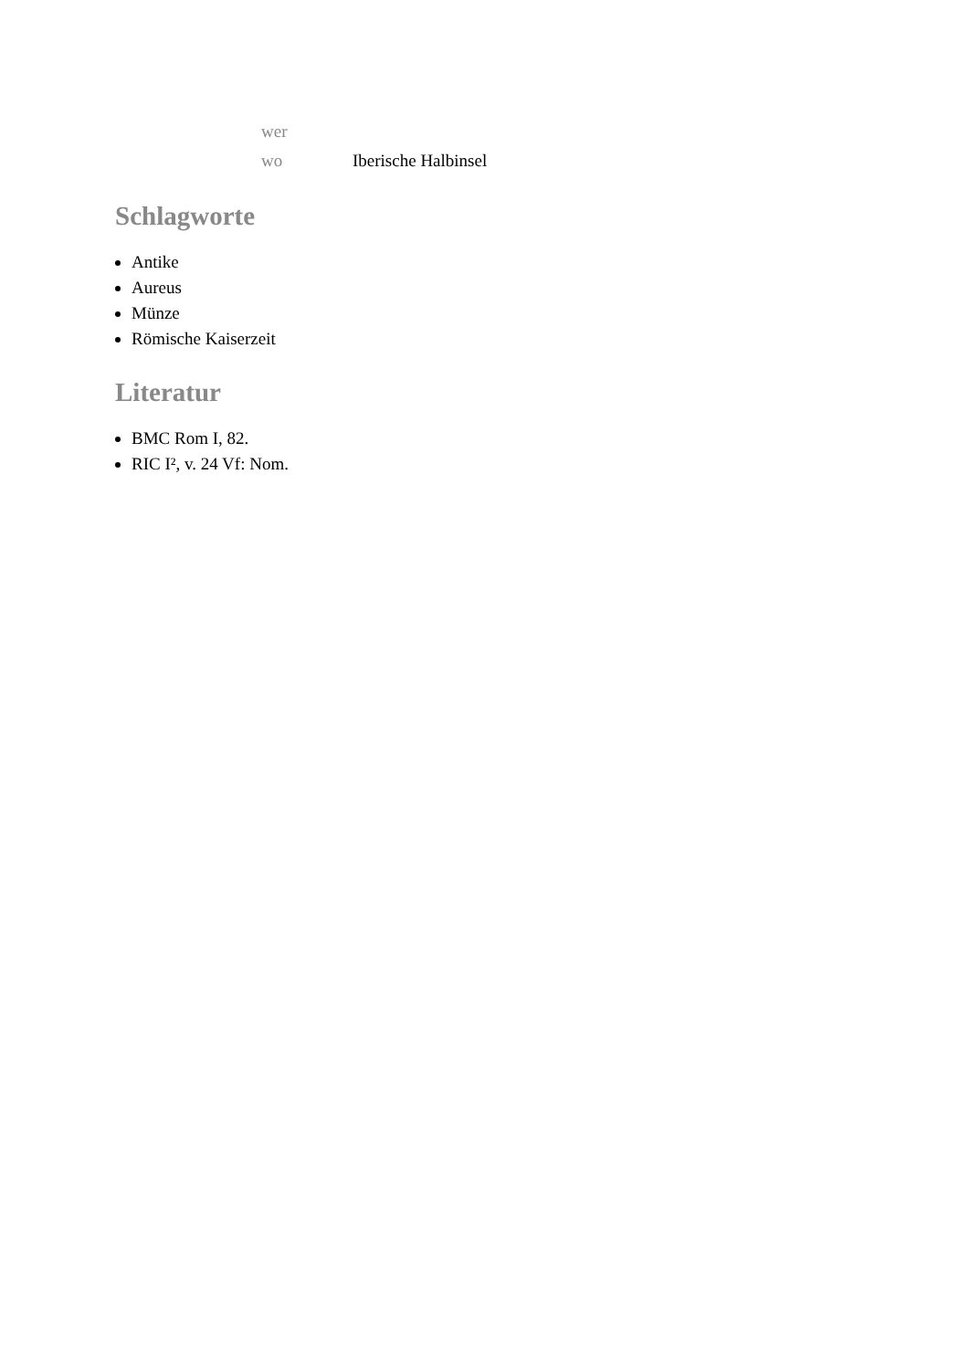| wer | |
| wo | Iberische Halbinsel |
Schlagworte
Antike
Aureus
Münze
Römische Kaiserzeit
Literatur
BMC Rom I, 82.
RIC I², v. 24 Vf: Nom.